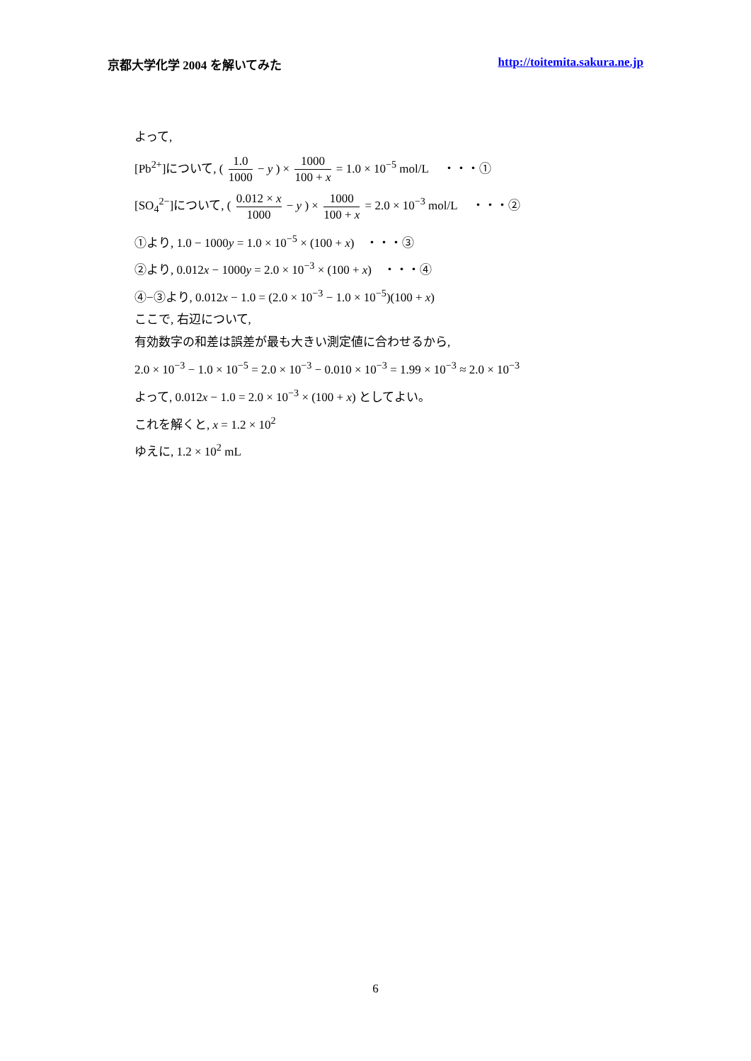京都大学化学 2004 を解いてみた http://toitemita.sakura.ne.jp
よって,
[Pb<sup>2+</sup>]について, ( 1.0 1000 − y ) × 1000 100 + x = 1.0 × 10<sup>−5</sup> mol/L ・・・①
[SO<sub>4</sub><sup>2−</sup>]について, ( 0.012 × x 1000 − y ) × 1000 100 + x = 2.0 × 10<sup>−3</sup> mol/L ・・・②
①より, 1.0 − 1000y = 1.0 × 10<sup>−5</sup> × (100 + x) ・・・③
②より, 0.012x − 1000y = 2.0 × 10<sup>−3</sup> × (100 + x) ・・・④
④−③より, 0.012x − 1.0 = (2.0 × 10<sup>−3</sup> − 1.0 × 10<sup>−5</sup>)(100 + x)
ここで, 右辺について,
有効数字の和差は誤差が最も大きい測定値に合わせるから,
2.0 × 10<sup>−3</sup> − 1.0 × 10<sup>−5</sup> = 2.0 × 10<sup>−3</sup> − 0.010 × 10<sup>−3</sup> = 1.99 × 10<sup>−3</sup> ≈ 2.0 × 10<sup>−3</sup>
よって, 0.012x − 1.0 = 2.0 × 10<sup>−3</sup> × (100 + x) としてよい。
これを解くと, x = 1.2 × 10<sup>2</sup>
ゆえに, 1.2 × 10<sup>2</sup> mL
6